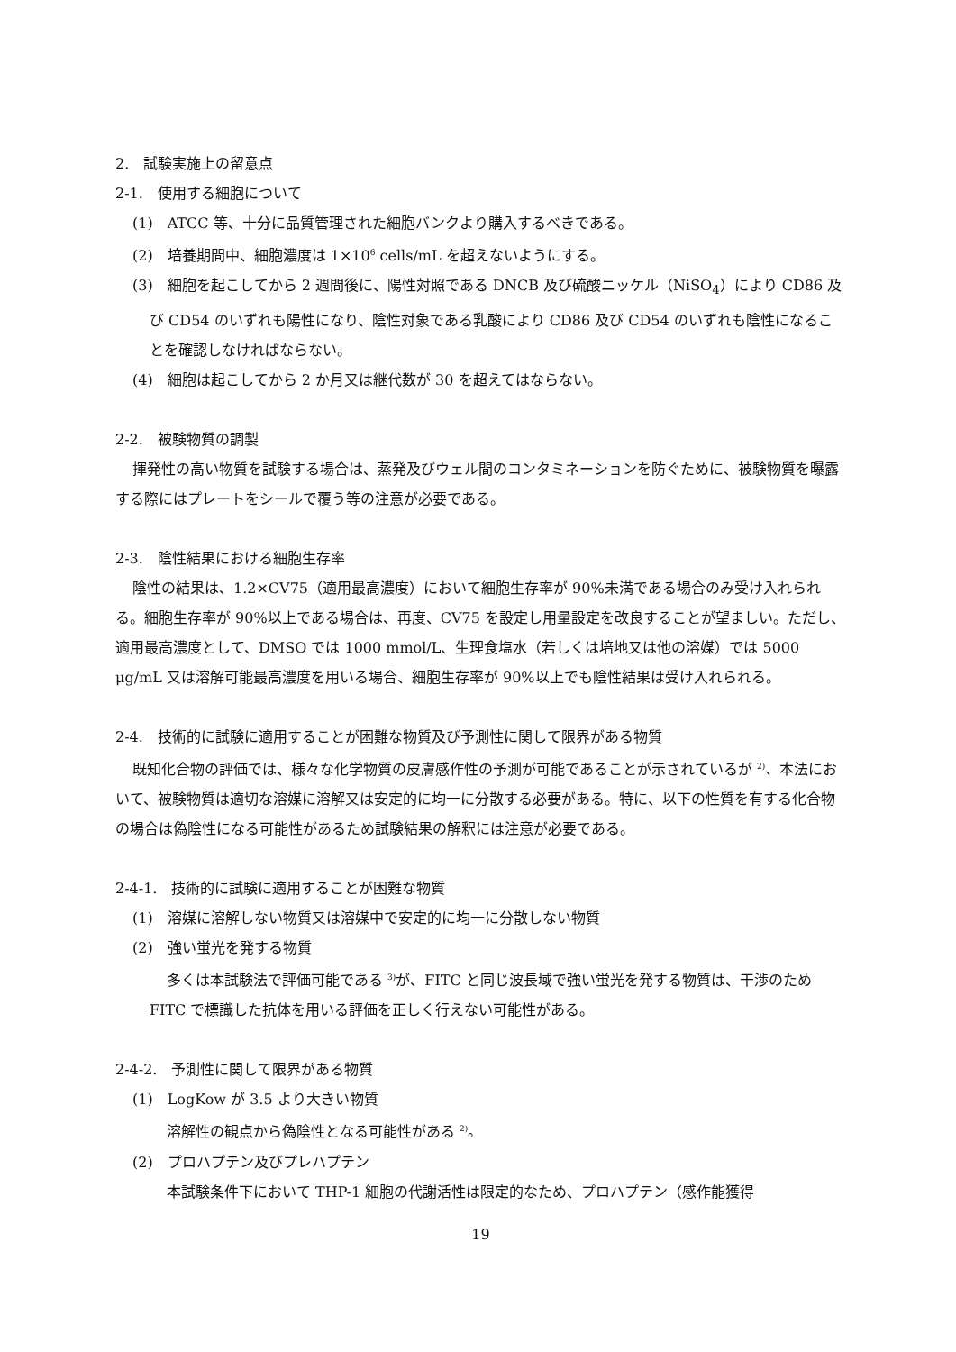2.　試験実施上の留意点
2-1.　使用する細胞について
(1)　ATCC 等、十分に品質管理された細胞バンクより購入するべきである。
(2)　培養期間中、細胞濃度は 1×10<sup>6</sup> cells/mL を超えないようにする。
(3)　細胞を起こしてから 2 週間後に、陽性対照である DNCB 及び硫酸ニッケル（NiSO<sub>4</sub>）により CD86 及び CD54 のいずれも陽性になり、陰性対象である乳酸により CD86 及び CD54 のいずれも陰性になることを確認しなければならない。
(4)　細胞は起こしてから 2 か月又は継代数が 30 を超えてはならない。
2-2.　被験物質の調製
揮発性の高い物質を試験する場合は、蒸発及びウェル間のコンタミネーションを防ぐために、被験物質を曝露する際にはプレートをシールで覆う等の注意が必要である。
2-3.　陰性結果における細胞生存率
陰性の結果は、1.2×CV75（適用最高濃度）において細胞生存率が 90%未満である場合のみ受け入れられる。細胞生存率が 90%以上である場合は、再度、CV75 を設定し用量設定を改良することが望ましい。ただし、適用最高濃度として、DMSO では 1000 mmol/L、生理食塩水（若しくは培地又は他の溶媒）では 5000 μg/mL 又は溶解可能最高濃度を用いる場合、細胞生存率が 90%以上でも陰性結果は受け入れられる。
2-4.　技術的に試験に適用することが困難な物質及び予測性に関して限界がある物質
既知化合物の評価では、様々な化学物質の皮膚感作性の予測が可能であることが示されているが <sup>2)</sup>、本法において、被験物質は適切な溶媒に溶解又は安定的に均一に分散する必要がある。特に、以下の性質を有する化合物の場合は偽陰性になる可能性があるため試験結果の解釈には注意が必要である。
2-4-1.　技術的に試験に適用することが困難な物質
(1)　溶媒に溶解しない物質又は溶媒中で安定的に均一に分散しない物質
(2)　強い蛍光を発する物質
多くは本試験法で評価可能である <sup>3)</sup>が、FITC と同じ波長域で強い蛍光を発する物質は、干渉のため FITC で標識した抗体を用いる評価を正しく行えない可能性がある。
2-4-2.　予測性に関して限界がある物質
(1)　LogKow が 3.5 より大きい物質
溶解性の観点から偽陰性となる可能性がある <sup>2)</sup>。
(2)　プロハプテン及びプレハプテン
本試験条件下において THP-1 細胞の代謝活性は限定的なため、プロハプテン（感作能獲得
19